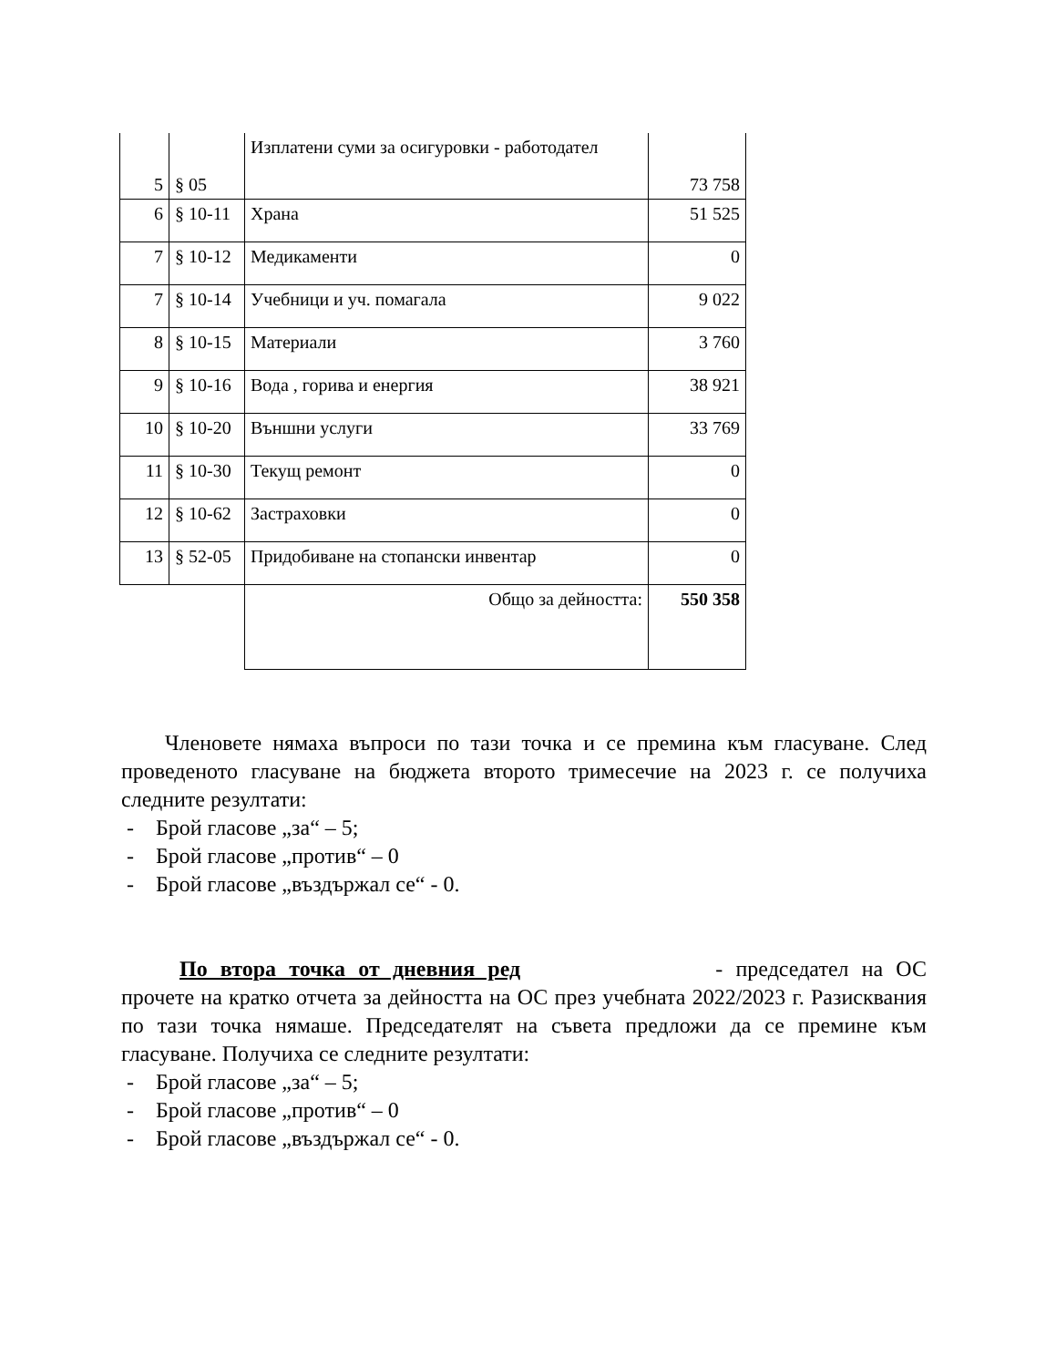| 5 | § 05 | Изплатени суми за осигуровки - работодател | 73 758 |
| 6 | § 10-11 | Храна | 51 525 |
| 7 | § 10-12 | Медикаменти | 0 |
| 7 | § 10-14 | Учебници и уч. помагала | 9 022 |
| 8 | § 10-15 | Материали | 3 760 |
| 9 | § 10-16 | Вода , горива и енергия | 38 921 |
| 10 | § 10-20 | Външни услуги | 33 769 |
| 11 | § 10-30 | Текущ ремонт | 0 |
| 12 | § 10-62 | Застраховки | 0 |
| 13 | § 52-05 | Придобиване на стопански инвентар | 0 |
| | | Общо за дейността: | 550 358 |
Членовете нямаха въпроси по тази точка и се премина към гласуване. След проведеното гласуване на бюджета второто тримесечие на 2023 г. се получиха следните резултати:
- Брой гласове „за“ – 5;
- Брой гласове „против“ – 0
- Брой гласове „въздържал се“ - 0.
По втора точка от дневния ред - председател на ОС прочете на кратко отчета за дейността на ОС през учебната 2022/2023 г. Разисквания по тази точка нямаше. Председателят на съвета предложи да се премине към гласуване. Получиха се следните резултати:
- Брой гласове „за“ – 5;
- Брой гласове „против“ – 0
- Брой гласове „въздържал се“ - 0.